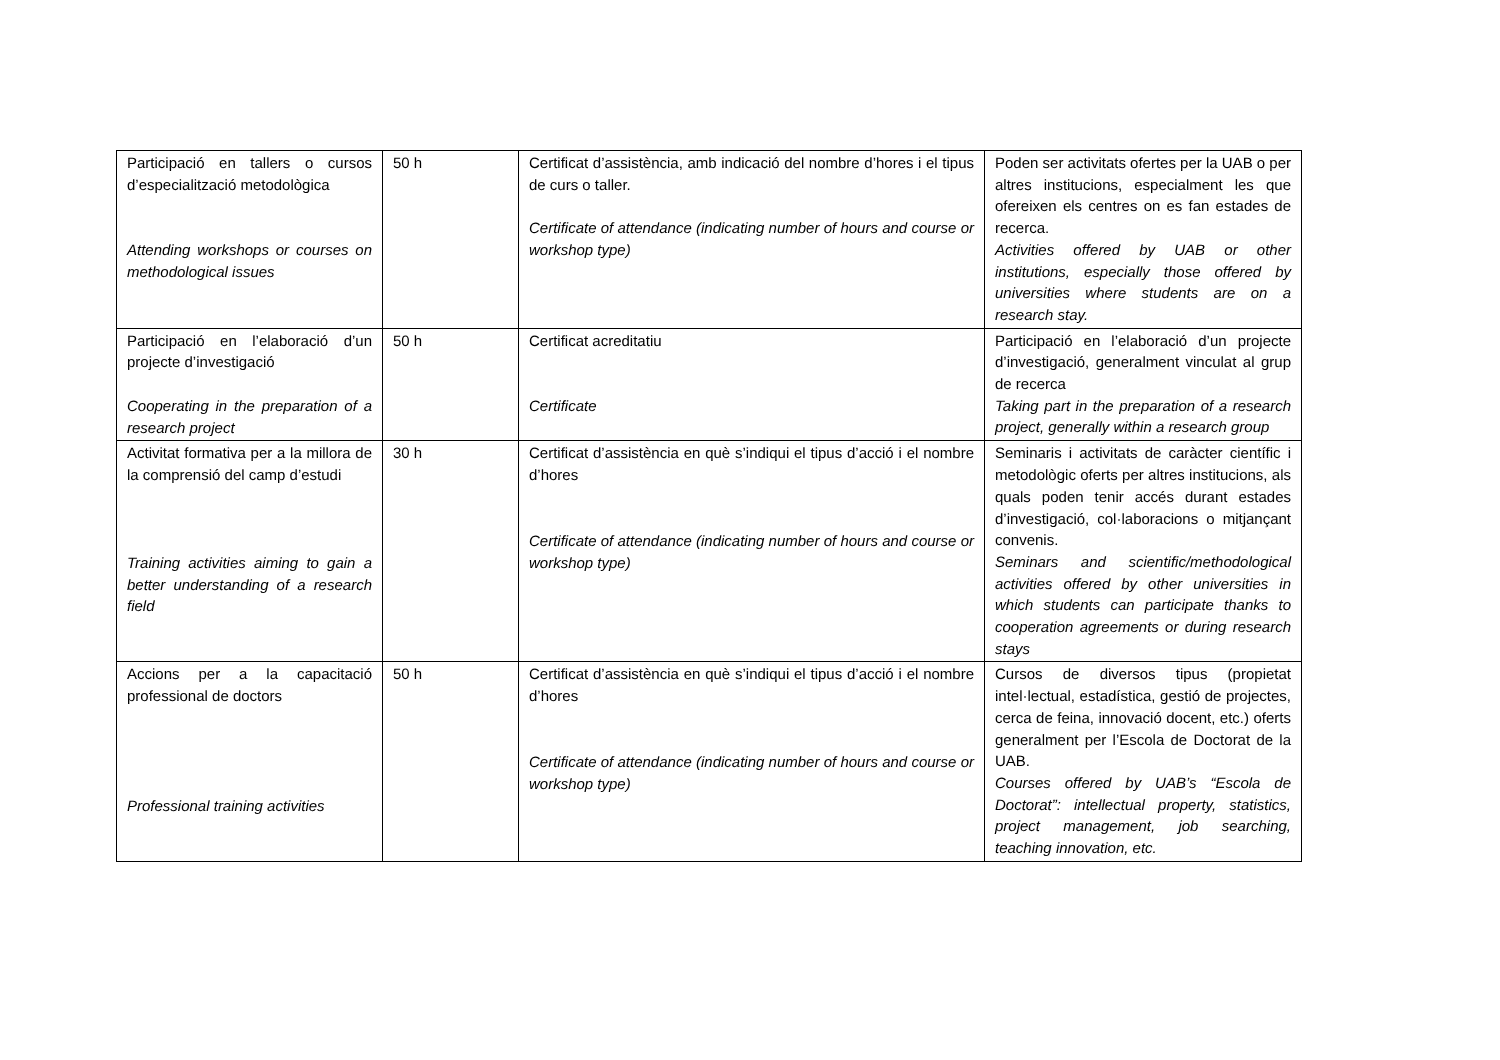| Participació en tallers o cursos d’especialització metodològica Attending workshops or courses on methodological issues | 50 h | Certificat d’assistència, amb indicació del nombre d’hores i el tipus de curs o taller. Certificate of attendance (indicating number of hours and course or workshop type) | Poden ser activitats ofertes per la UAB o per altres institucions, especialment les que ofereixen els centres on es fan estades de recerca. Activities offered by UAB or other institutions, especially those offered by universities where students are on a research stay. |
| Participació en l’elaboració d’un projecte d’investigació Cooperating in the preparation of a research project | 50 h | Certificat acreditatiu Certificate | Participació en l’elaboració d’un projecte d’investigació, generalment vinculat al grup de recerca Taking part in the preparation of a research project, generally within a research group |
| Activitat formativa per a la millora de la comprensió del camp d’estudi Training activities aiming to gain a better understanding of a research field | 30 h | Certificat d’assistència en què s’indiqui el tipus d’acció i el nombre d’hores Certificate of attendance (indicating number of hours and course or workshop type) | Seminaris i activitats de caràcter científic i metodològic oferts per altres institucions, als quals poden tenir accés durant estades d’investigació, col·laboracions o mitjançant convenis. Seminars and scientific/methodological activities offered by other universities in which students can participate thanks to cooperation agreements or during research stays |
| Accions per a la capacitació professional de doctors Professional training activities | 50 h | Certificat d’assistència en què s’indiqui el tipus d’acció i el nombre d’hores Certificate of attendance (indicating number of hours and course or workshop type) | Cursos de diversos tipus (propietat intel·lectual, estadística, gestió de projectes, cerca de feina, innovació docent, etc.) oferts generalment per l’Escola de Doctorat de la UAB. Courses offered by UAB’s “Escola de Doctorat”: intellectual property, statistics, project management, job searching, teaching innovation, etc. |